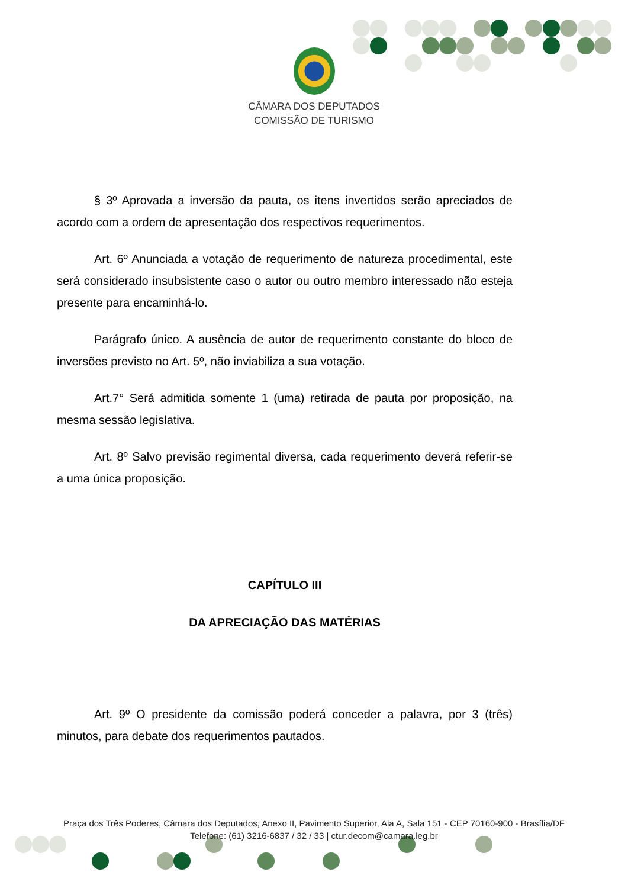CÂMARA DOS DEPUTADOS
COMISSÃO DE TURISMO
§ 3º Aprovada a inversão da pauta, os itens invertidos serão apreciados de acordo com a ordem de apresentação dos respectivos requerimentos.
Art. 6º Anunciada a votação de requerimento de natureza procedimental, este será considerado insubsistente caso o autor ou outro membro interessado não esteja presente para encaminhá-lo.
Parágrafo único. A ausência de autor de requerimento constante do bloco de inversões previsto no Art. 5º, não inviabiliza a sua votação.
Art.7° Será admitida somente 1 (uma) retirada de pauta por proposição, na mesma sessão legislativa.
Art. 8º Salvo previsão regimental diversa, cada requerimento deverá referir-se a uma única proposição.
CAPÍTULO III
DA APRECIAÇÃO DAS MATÉRIAS
Art. 9º O presidente da comissão poderá conceder a palavra, por 3 (três) minutos, para debate dos requerimentos pautados.
Praça dos Três Poderes, Câmara dos Deputados, Anexo II, Pavimento Superior, Ala A, Sala 151 - CEP 70160-900 - Brasília/DF
Telefone: (61) 3216-6837 / 32 / 33 | ctur.decom@camara.leg.br